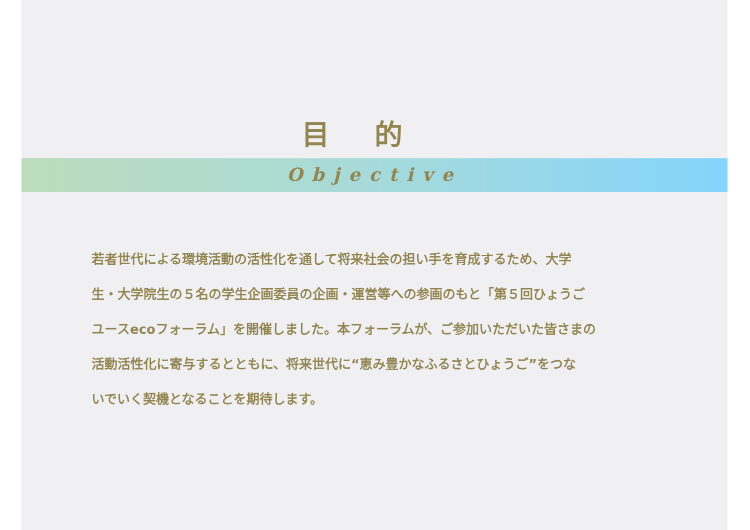目的
Objective
若者世代による環境活動の活性化を通して将来社会の担い手を育成するため、大学
生・大学院生の５名の学生企画委員の企画・運営等への参画のもと「第５回ひょうご
ユースecoフォーラム」を開催しました。本フォーラムが、ご参加いただいた皆さまの
活動活性化に寄与するとともに、将来世代に“恵み豊かなふるさとひょうご”をつな
いでいく契機となることを期待します。